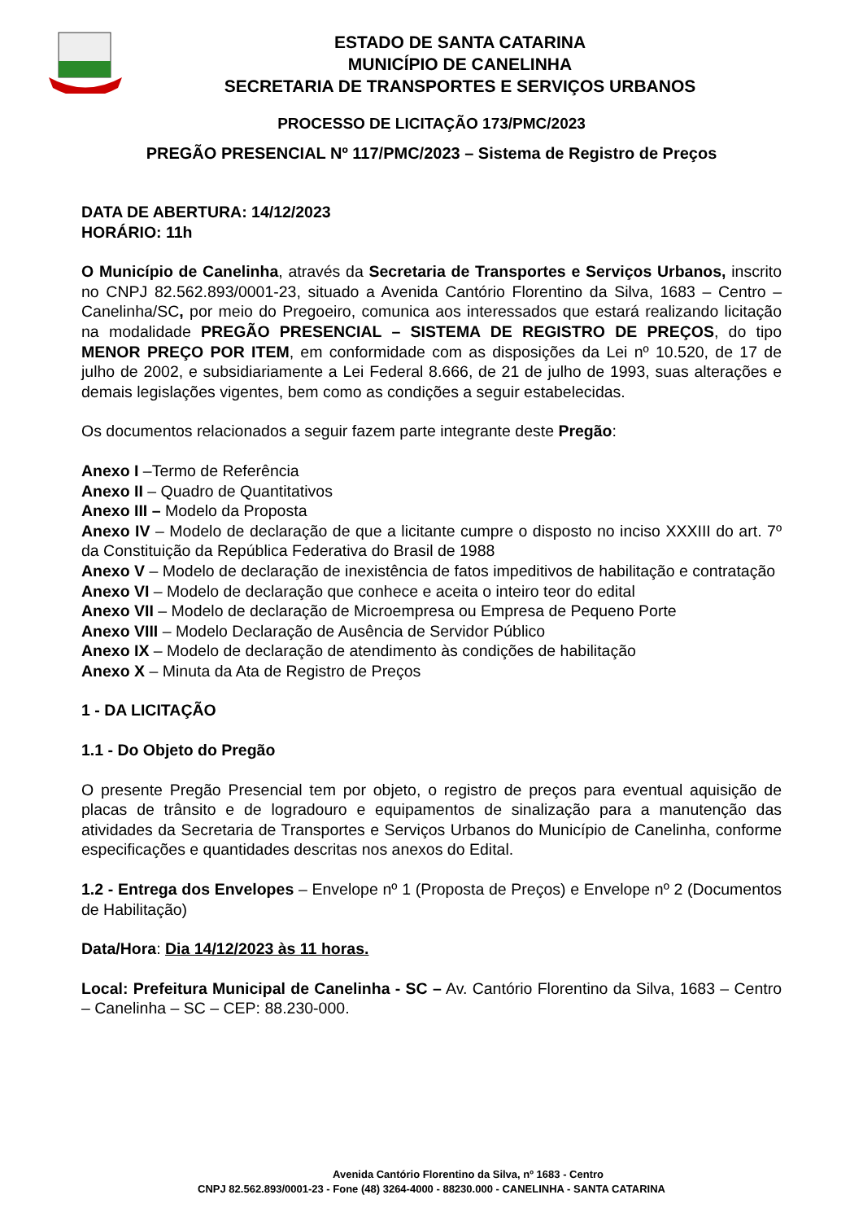ESTADO DE SANTA CATARINA
MUNICÍPIO DE CANELINHA
SECRETARIA DE TRANSPORTES E SERVIÇOS URBANOS
PROCESSO DE LICITAÇÃO 173/PMC/2023
PREGÃO PRESENCIAL Nº 117/PMC/2023 – Sistema de Registro de Preços
DATA DE ABERTURA: 14/12/2023
HORÁRIO: 11h
O Município de Canelinha, através da Secretaria de Transportes e Serviços Urbanos, inscrito no CNPJ 82.562.893/0001-23, situado a Avenida Cantório Florentino da Silva, 1683 – Centro – Canelinha/SC, por meio do Pregoeiro, comunica aos interessados que estará realizando licitação na modalidade PREGÃO PRESENCIAL – SISTEMA DE REGISTRO DE PREÇOS, do tipo MENOR PREÇO POR ITEM, em conformidade com as disposições da Lei nº 10.520, de 17 de julho de 2002, e subsidiariamente a Lei Federal 8.666, de 21 de julho de 1993, suas alterações e demais legislações vigentes, bem como as condições a seguir estabelecidas.
Os documentos relacionados a seguir fazem parte integrante deste Pregão:
Anexo I –Termo de Referência
Anexo II – Quadro de Quantitativos
Anexo III – Modelo da Proposta
Anexo IV – Modelo de declaração de que a licitante cumpre o disposto no inciso XXXIII do art. 7º da Constituição da República Federativa do Brasil de 1988
Anexo V – Modelo de declaração de inexistência de fatos impeditivos de habilitação e contratação
Anexo VI – Modelo de declaração que conhece e aceita o inteiro teor do edital
Anexo VII – Modelo de declaração de Microempresa ou Empresa de Pequeno Porte
Anexo VIII – Modelo Declaração de Ausência de Servidor Público
Anexo IX – Modelo de declaração de atendimento às condições de habilitação
Anexo X – Minuta da Ata de Registro de Preços
1 - DA LICITAÇÃO
1.1 - Do Objeto do Pregão
O presente Pregão Presencial tem por objeto, o registro de preços para eventual aquisição de placas de trânsito e de logradouro e equipamentos de sinalização para a manutenção das atividades da Secretaria de Transportes e Serviços Urbanos do Município de Canelinha, conforme especificações e quantidades descritas nos anexos do Edital.
1.2 - Entrega dos Envelopes – Envelope nº 1 (Proposta de Preços) e Envelope nº 2 (Documentos de Habilitação)
Data/Hora: Dia 14/12/2023 às 11 horas.
Local: Prefeitura Municipal de Canelinha - SC – Av. Cantório Florentino da Silva, 1683 – Centro – Canelinha – SC – CEP: 88.230-000.
Avenida Cantório Florentino da Silva, nº 1683 - Centro
CNPJ 82.562.893/0001-23 - Fone (48) 3264-4000 - 88230.000 - CANELINHA - SANTA CATARINA